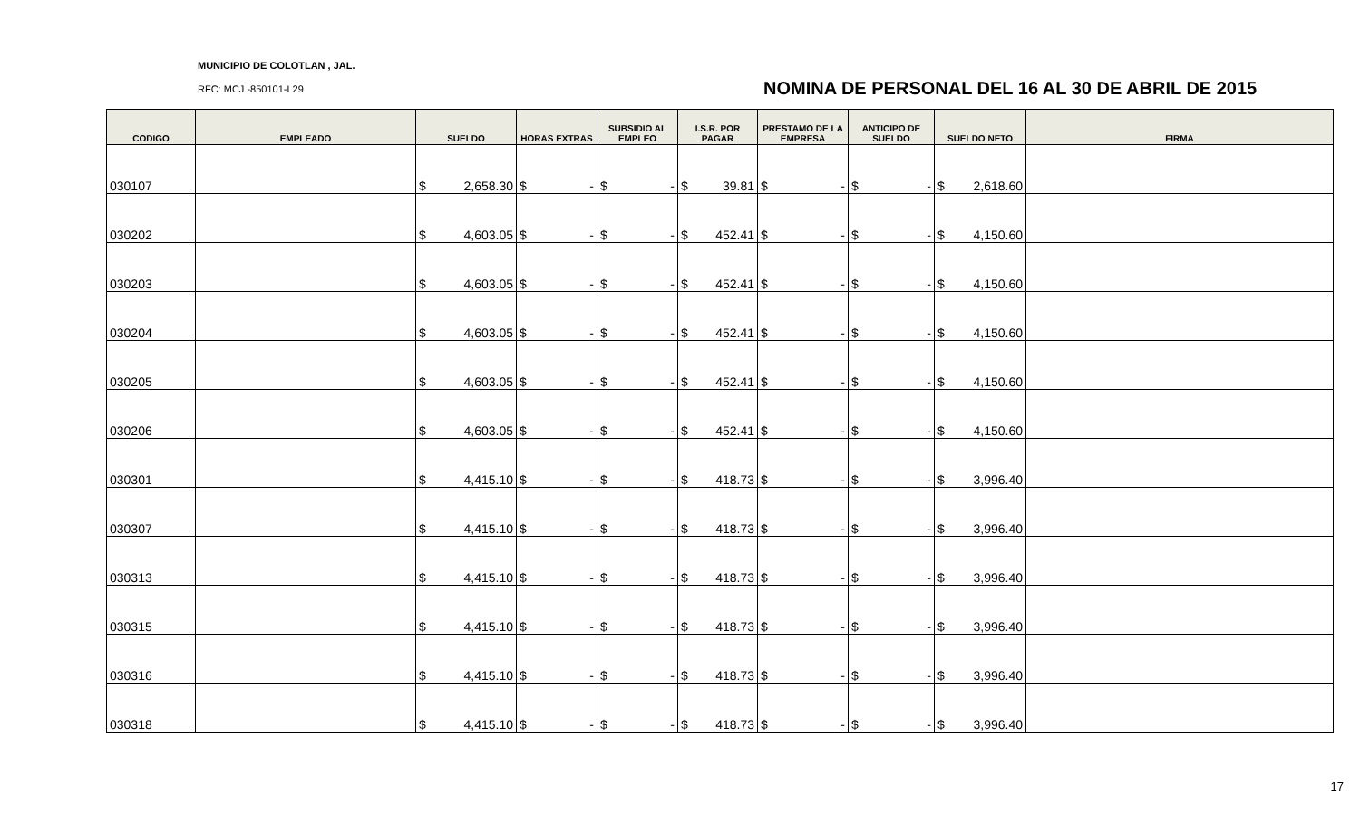MUNICIPIO DE COLOTLAN , JAL.
RFC: MCJ -850101-L29
NOMINA DE PERSONAL DEL 16 AL 30 DE ABRIL DE 2015
| CODIGO | EMPLEADO | SUELDO | HORAS EXTRAS | SUBSIDIO AL EMPLEO | I.S.R. POR PAGAR | PRESTAMO DE LA EMPRESA | ANTICIPO DE SUELDO | SUELDO NETO | FIRMA |
| --- | --- | --- | --- | --- | --- | --- | --- | --- | --- |
| 030107 | | $ 2,658.30 | $ - | $ - | $ 39.81 | $ - | $ - | $ 2,618.60 | |
| 030202 | | $ 4,603.05 | $ - | $ - | $ 452.41 | $ - | $ - | $ 4,150.60 | |
| 030203 | | $ 4,603.05 | $ - | $ - | $ 452.41 | $ - | $ - | $ 4,150.60 | |
| 030204 | | $ 4,603.05 | $ - | $ - | $ 452.41 | $ - | $ - | $ 4,150.60 | |
| 030205 | | $ 4,603.05 | $ - | $ - | $ 452.41 | $ - | $ - | $ 4,150.60 | |
| 030206 | | $ 4,603.05 | $ - | $ - | $ 452.41 | $ - | $ - | $ 4,150.60 | |
| 030301 | | $ 4,415.10 | $ - | $ - | $ 418.73 | $ - | $ - | $ 3,996.40 | |
| 030307 | | $ 4,415.10 | $ - | $ - | $ 418.73 | $ - | $ - | $ 3,996.40 | |
| 030313 | | $ 4,415.10 | $ - | $ - | $ 418.73 | $ - | $ - | $ 3,996.40 | |
| 030315 | | $ 4,415.10 | $ - | $ - | $ 418.73 | $ - | $ - | $ 3,996.40 | |
| 030316 | | $ 4,415.10 | $ - | $ - | $ 418.73 | $ - | $ - | $ 3,996.40 | |
| 030318 | | $ 4,415.10 | $ - | $ - | $ 418.73 | $ - | $ - | $ 3,996.40 | |
17